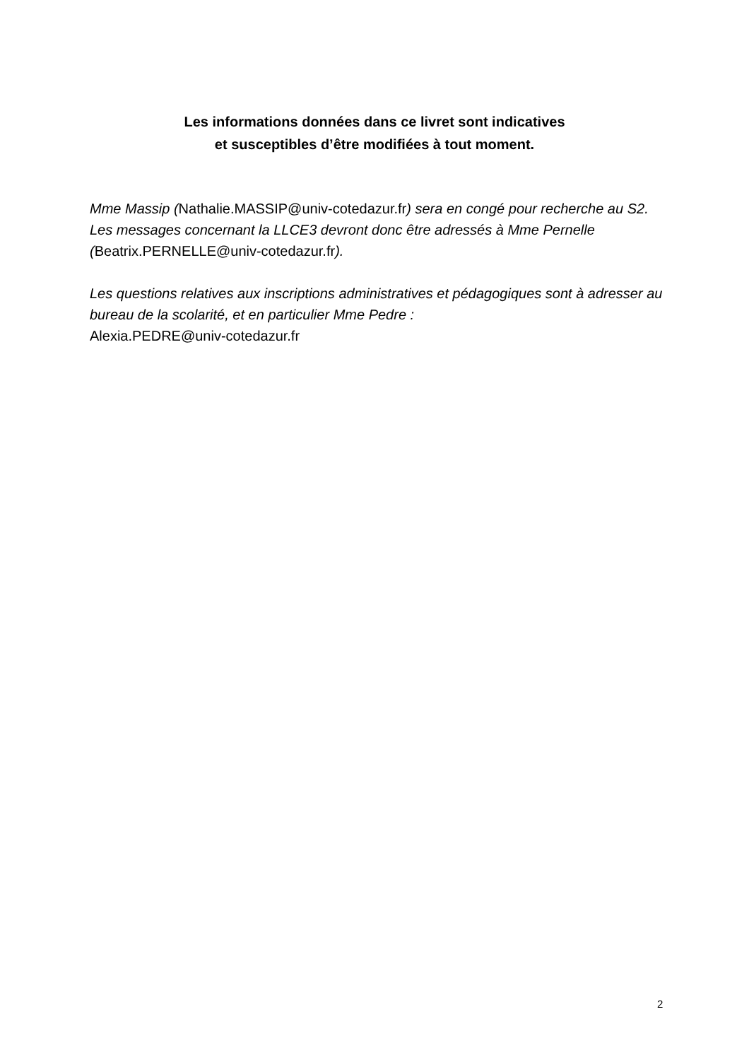Les informations données dans ce livret sont indicatives
et susceptibles d’être modifiées à tout moment.
Mme Massip (Nathalie.MASSIP@univ-cotedazur.fr) sera en congé pour recherche au S2. Les messages concernant la LLCE3 devront donc être adressés à Mme Pernelle (Beatrix.PERNELLE@univ-cotedazur.fr).
Les questions relatives aux inscriptions administratives et pédagogiques sont à adresser au bureau de la scolarité, et en particulier Mme Pedre :
Alexia.PEDRE@univ-cotedazur.fr
2